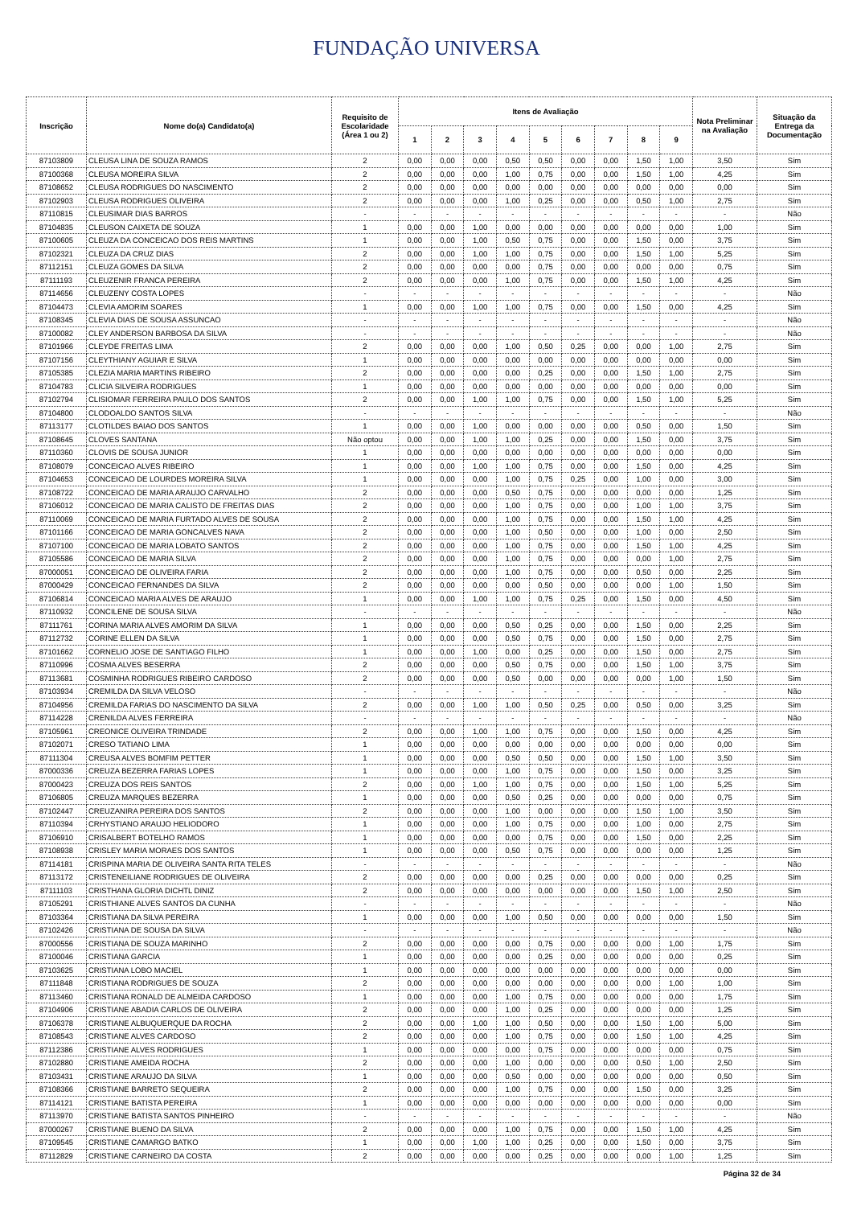FUNDAÇÃO UNIVERSA
| Inscrição | Nome do(a) Candidato(a) | Requisito de Escolaridade (Área 1 ou 2) | Itens de Avaliação | | | | | | | | | Nota Preliminar na Avaliação | Situação da Entrega da Documentação |
| --- | --- | --- | --- | --- | --- | --- | --- | --- | --- | --- | --- | --- | --- |
| | | | 1 | 2 | 3 | 4 | 5 | 6 | 7 | 8 | 9 | | |
| 87103809 | CLEUSA LINA DE SOUZA RAMOS | 2 | 0,00 | 0,00 | 0,00 | 0,50 | 0,50 | 0,00 | 0,00 | 1,50 | 1,00 | 3,50 | Sim |
| 87100368 | CLEUSA MOREIRA SILVA | 2 | 0,00 | 0,00 | 0,00 | 1,00 | 0,75 | 0,00 | 0,00 | 1,50 | 1,00 | 4,25 | Sim |
| 87108652 | CLEUSA RODRIGUES DO NASCIMENTO | 2 | 0,00 | 0,00 | 0,00 | 0,00 | 0,00 | 0,00 | 0,00 | 0,00 | 0,00 | 0,00 | Sim |
| 87102903 | CLEUSA RODRIGUES OLIVEIRA | 2 | 0,00 | 0,00 | 0,00 | 1,00 | 0,25 | 0,00 | 0,00 | 0,50 | 1,00 | 2,75 | Sim |
| 87110815 | CLEUSIMAR DIAS BARROS | - | - | - | - | - | - | - | - | - | - | - | Não |
| 87104835 | CLEUSON CAIXETA DE SOUZA | 1 | 0,00 | 0,00 | 1,00 | 0,00 | 0,00 | 0,00 | 0,00 | 0,00 | 0,00 | 1,00 | Sim |
| 87100605 | CLEUZA DA CONCEICAO DOS REIS MARTINS | 1 | 0,00 | 0,00 | 1,00 | 0,50 | 0,75 | 0,00 | 0,00 | 1,50 | 0,00 | 3,75 | Sim |
| 87102321 | CLEUZA DA CRUZ DIAS | 2 | 0,00 | 0,00 | 1,00 | 1,00 | 0,75 | 0,00 | 0,00 | 1,50 | 1,00 | 5,25 | Sim |
| 87112151 | CLEUZA GOMES DA SILVA | 2 | 0,00 | 0,00 | 0,00 | 0,00 | 0,75 | 0,00 | 0,00 | 0,00 | 0,00 | 0,75 | Sim |
| 87111193 | CLEUZENIR FRANCA PEREIRA | 2 | 0,00 | 0,00 | 0,00 | 1,00 | 0,75 | 0,00 | 0,00 | 1,50 | 1,00 | 4,25 | Sim |
| 87114656 | CLEUZENY COSTA LOPES | - | - | - | - | - | - | - | - | - | - | - | Não |
| 87104473 | CLEVIA AMORIM SOARES | 1 | 0,00 | 0,00 | 1,00 | 1,00 | 0,75 | 0,00 | 0,00 | 1,50 | 0,00 | 4,25 | Sim |
| 87108345 | CLEVIA DIAS DE SOUSA ASSUNCAO | - | - | - | - | - | - | - | - | - | - | - | Não |
| 87100082 | CLEY ANDERSON BARBOSA DA SILVA | - | - | - | - | - | - | - | - | - | - | - | Não |
| 87101966 | CLEYDE FREITAS LIMA | 2 | 0,00 | 0,00 | 0,00 | 1,00 | 0,50 | 0,25 | 0,00 | 0,00 | 1,00 | 2,75 | Sim |
| 87107156 | CLEYTHIANY AGUIAR E SILVA | 1 | 0,00 | 0,00 | 0,00 | 0,00 | 0,00 | 0,00 | 0,00 | 0,00 | 0,00 | 0,00 | Sim |
| 87105385 | CLEZIA MARIA MARTINS RIBEIRO | 2 | 0,00 | 0,00 | 0,00 | 0,00 | 0,25 | 0,00 | 0,00 | 1,50 | 1,00 | 2,75 | Sim |
| 87104783 | CLICIA SILVEIRA RODRIGUES | 1 | 0,00 | 0,00 | 0,00 | 0,00 | 0,00 | 0,00 | 0,00 | 0,00 | 0,00 | 0,00 | Sim |
| 87102794 | CLISIOMAR FERREIRA PAULO DOS SANTOS | 2 | 0,00 | 0,00 | 1,00 | 1,00 | 0,75 | 0,00 | 0,00 | 1,50 | 1,00 | 5,25 | Sim |
| 87104800 | CLODOALDO SANTOS SILVA | - | - | - | - | - | - | - | - | - | - | - | Não |
| 87113177 | CLOTILDES BAIAO DOS SANTOS | 1 | 0,00 | 0,00 | 1,00 | 0,00 | 0,00 | 0,00 | 0,00 | 0,50 | 0,00 | 1,50 | Sim |
| 87108645 | CLOVES SANTANA | Não optou | 0,00 | 0,00 | 1,00 | 1,00 | 0,25 | 0,00 | 0,00 | 1,50 | 0,00 | 3,75 | Sim |
| 87110360 | CLOVIS DE SOUSA JUNIOR | 1 | 0,00 | 0,00 | 0,00 | 0,00 | 0,00 | 0,00 | 0,00 | 0,00 | 0,00 | 0,00 | Sim |
| 87108079 | CONCEICAO ALVES RIBEIRO | 1 | 0,00 | 0,00 | 1,00 | 1,00 | 0,75 | 0,00 | 0,00 | 1,50 | 0,00 | 4,25 | Sim |
| 87104653 | CONCEICAO DE LOURDES MOREIRA SILVA | 1 | 0,00 | 0,00 | 0,00 | 1,00 | 0,75 | 0,25 | 0,00 | 1,00 | 0,00 | 3,00 | Sim |
| 87108722 | CONCEICAO DE MARIA ARAUJO CARVALHO | 2 | 0,00 | 0,00 | 0,00 | 0,50 | 0,75 | 0,00 | 0,00 | 0,00 | 0,00 | 1,25 | Sim |
| 87106012 | CONCEICAO DE MARIA CALISTO DE FREITAS DIAS | 2 | 0,00 | 0,00 | 0,00 | 1,00 | 0,75 | 0,00 | 0,00 | 1,00 | 1,00 | 3,75 | Sim |
| 87110069 | CONCEICAO DE MARIA FURTADO ALVES DE SOUSA | 2 | 0,00 | 0,00 | 0,00 | 1,00 | 0,75 | 0,00 | 0,00 | 1,50 | 1,00 | 4,25 | Sim |
| 87101166 | CONCEICAO DE MARIA GONCALVES NAVA | 2 | 0,00 | 0,00 | 0,00 | 1,00 | 0,50 | 0,00 | 0,00 | 1,00 | 0,00 | 2,50 | Sim |
| 87107100 | CONCEICAO DE MARIA LOBATO SANTOS | 2 | 0,00 | 0,00 | 0,00 | 1,00 | 0,75 | 0,00 | 0,00 | 1,50 | 1,00 | 4,25 | Sim |
| 87105586 | CONCEICAO DE MARIA SILVA | 2 | 0,00 | 0,00 | 0,00 | 1,00 | 0,75 | 0,00 | 0,00 | 0,00 | 1,00 | 2,75 | Sim |
| 87000051 | CONCEICAO DE OLIVEIRA FARIA | 2 | 0,00 | 0,00 | 0,00 | 1,00 | 0,75 | 0,00 | 0,00 | 0,50 | 0,00 | 2,25 | Sim |
| 87000429 | CONCEICAO FERNANDES DA SILVA | 2 | 0,00 | 0,00 | 0,00 | 0,00 | 0,50 | 0,00 | 0,00 | 0,00 | 1,00 | 1,50 | Sim |
| 87106814 | CONCEICAO MARIA ALVES DE ARAUJO | 1 | 0,00 | 0,00 | 1,00 | 1,00 | 0,75 | 0,25 | 0,00 | 1,50 | 0,00 | 4,50 | Sim |
| 87110932 | CONCILENE DE SOUSA SILVA | - | - | - | - | - | - | - | - | - | - | - | Não |
| 87111761 | CORINA MARIA ALVES AMORIM DA SILVA | 1 | 0,00 | 0,00 | 0,00 | 0,50 | 0,25 | 0,00 | 0,00 | 1,50 | 0,00 | 2,25 | Sim |
| 87112732 | CORINE ELLEN DA SILVA | 1 | 0,00 | 0,00 | 0,00 | 0,50 | 0,75 | 0,00 | 0,00 | 1,50 | 0,00 | 2,75 | Sim |
| 87101662 | CORNELIO JOSE DE SANTIAGO FILHO | 1 | 0,00 | 0,00 | 1,00 | 0,00 | 0,25 | 0,00 | 0,00 | 1,50 | 0,00 | 2,75 | Sim |
| 87110996 | COSMA ALVES BESERRA | 2 | 0,00 | 0,00 | 0,00 | 0,50 | 0,75 | 0,00 | 0,00 | 1,50 | 1,00 | 3,75 | Sim |
| 87113681 | COSMINHA RODRIGUES RIBEIRO CARDOSO | 2 | 0,00 | 0,00 | 0,00 | 0,50 | 0,00 | 0,00 | 0,00 | 0,00 | 1,00 | 1,50 | Sim |
| 87103934 | CREMILDA DA SILVA VELOSO | - | - | - | - | - | - | - | - | - | - | - | Não |
| 87104956 | CREMILDA FARIAS DO NASCIMENTO DA SILVA | 2 | 0,00 | 0,00 | 1,00 | 1,00 | 0,50 | 0,25 | 0,00 | 0,50 | 0,00 | 3,25 | Sim |
| 87114228 | CRENILDA ALVES FERREIRA | - | - | - | - | - | - | - | - | - | - | - | Não |
| 87105961 | CREONICE OLIVEIRA TRINDADE | 2 | 0,00 | 0,00 | 1,00 | 1,00 | 0,75 | 0,00 | 0,00 | 1,50 | 0,00 | 4,25 | Sim |
| 87102071 | CRESO TATIANO LIMA | 1 | 0,00 | 0,00 | 0,00 | 0,00 | 0,00 | 0,00 | 0,00 | 0,00 | 0,00 | 0,00 | Sim |
| 87111304 | CREUSA ALVES BOMFIM PETTER | 1 | 0,00 | 0,00 | 0,00 | 0,50 | 0,50 | 0,00 | 0,00 | 1,50 | 1,00 | 3,50 | Sim |
| 87000336 | CREUZA BEZERRA FARIAS LOPES | 1 | 0,00 | 0,00 | 0,00 | 1,00 | 0,75 | 0,00 | 0,00 | 1,50 | 0,00 | 3,25 | Sim |
| 87000423 | CREUZA DOS REIS SANTOS | 2 | 0,00 | 0,00 | 1,00 | 1,00 | 0,75 | 0,00 | 0,00 | 1,50 | 1,00 | 5,25 | Sim |
| 87106805 | CREUZA MARQUES BEZERRA | 1 | 0,00 | 0,00 | 0,00 | 0,50 | 0,25 | 0,00 | 0,00 | 0,00 | 0,00 | 0,75 | Sim |
| 87102447 | CREUZANIRA PEREIRA DOS SANTOS | 2 | 0,00 | 0,00 | 0,00 | 1,00 | 0,00 | 0,00 | 0,00 | 1,50 | 1,00 | 3,50 | Sim |
| 87110394 | CRHYSTIANO ARAUJO HELIODORO | 1 | 0,00 | 0,00 | 0,00 | 1,00 | 0,75 | 0,00 | 0,00 | 1,00 | 0,00 | 2,75 | Sim |
| 87106910 | CRISALBERT BOTELHO RAMOS | 1 | 0,00 | 0,00 | 0,00 | 0,00 | 0,75 | 0,00 | 0,00 | 1,50 | 0,00 | 2,25 | Sim |
| 87108938 | CRISLEY MARIA MORAES DOS SANTOS | 1 | 0,00 | 0,00 | 0,00 | 0,50 | 0,75 | 0,00 | 0,00 | 0,00 | 0,00 | 1,25 | Sim |
| 87114181 | CRISPINA MARIA DE OLIVEIRA SANTA RITA TELES | - | - | - | - | - | - | - | - | - | - | - | Não |
| 87113172 | CRISTENEILIANE RODRIGUES DE OLIVEIRA | 2 | 0,00 | 0,00 | 0,00 | 0,00 | 0,25 | 0,00 | 0,00 | 0,00 | 0,00 | 0,25 | Sim |
| 87111103 | CRISTHANA GLORIA DICHTL DINIZ | 2 | 0,00 | 0,00 | 0,00 | 0,00 | 0,00 | 0,00 | 0,00 | 1,50 | 1,00 | 2,50 | Sim |
| 87105291 | CRISTHIANE ALVES SANTOS DA CUNHA | - | - | - | - | - | - | - | - | - | - | - | Não |
| 87103364 | CRISTIANA DA SILVA PEREIRA | 1 | 0,00 | 0,00 | 0,00 | 1,00 | 0,50 | 0,00 | 0,00 | 0,00 | 0,00 | 1,50 | Sim |
| 87102426 | CRISTIANA DE SOUSA DA SILVA | - | - | - | - | - | - | - | - | - | - | - | Não |
| 87000556 | CRISTIANA DE SOUZA MARINHO | 2 | 0,00 | 0,00 | 0,00 | 0,00 | 0,75 | 0,00 | 0,00 | 0,00 | 1,00 | 1,75 | Sim |
| 87100046 | CRISTIANA GARCIA | 1 | 0,00 | 0,00 | 0,00 | 0,00 | 0,25 | 0,00 | 0,00 | 0,00 | 0,00 | 0,25 | Sim |
| 87103625 | CRISTIANA LOBO MACIEL | 1 | 0,00 | 0,00 | 0,00 | 0,00 | 0,00 | 0,00 | 0,00 | 0,00 | 0,00 | 0,00 | Sim |
| 87111848 | CRISTIANA RODRIGUES DE SOUZA | 2 | 0,00 | 0,00 | 0,00 | 0,00 | 0,00 | 0,00 | 0,00 | 0,00 | 1,00 | 1,00 | Sim |
| 87113460 | CRISTIANA RONALD DE ALMEIDA CARDOSO | 1 | 0,00 | 0,00 | 0,00 | 1,00 | 0,75 | 0,00 | 0,00 | 0,00 | 0,00 | 1,75 | Sim |
| 87104906 | CRISTIANE ABADIA CARLOS DE OLIVEIRA | 2 | 0,00 | 0,00 | 0,00 | 1,00 | 0,25 | 0,00 | 0,00 | 0,00 | 0,00 | 1,25 | Sim |
| 87106378 | CRISTIANE ALBUQUERQUE DA ROCHA | 2 | 0,00 | 0,00 | 1,00 | 1,00 | 0,50 | 0,00 | 0,00 | 1,50 | 1,00 | 5,00 | Sim |
| 87108543 | CRISTIANE ALVES CARDOSO | 2 | 0,00 | 0,00 | 0,00 | 1,00 | 0,75 | 0,00 | 0,00 | 1,50 | 1,00 | 4,25 | Sim |
| 87112386 | CRISTIANE ALVES RODRIGUES | 1 | 0,00 | 0,00 | 0,00 | 0,00 | 0,75 | 0,00 | 0,00 | 0,00 | 0,00 | 0,75 | Sim |
| 87102880 | CRISTIANE AMEIDA ROCHA | 2 | 0,00 | 0,00 | 0,00 | 1,00 | 0,00 | 0,00 | 0,00 | 0,50 | 1,00 | 2,50 | Sim |
| 87103431 | CRISTIANE ARAUJO DA SILVA | 1 | 0,00 | 0,00 | 0,00 | 0,50 | 0,00 | 0,00 | 0,00 | 0,00 | 0,00 | 0,50 | Sim |
| 87108366 | CRISTIANE BARRETO SEQUEIRA | 2 | 0,00 | 0,00 | 0,00 | 1,00 | 0,75 | 0,00 | 0,00 | 1,50 | 0,00 | 3,25 | Sim |
| 87114121 | CRISTIANE BATISTA PEREIRA | 1 | 0,00 | 0,00 | 0,00 | 0,00 | 0,00 | 0,00 | 0,00 | 0,00 | 0,00 | 0,00 | Sim |
| 87113970 | CRISTIANE BATISTA SANTOS PINHEIRO | - | - | - | - | - | - | - | - | - | - | - | Não |
| 87000267 | CRISTIANE BUENO DA SILVA | 2 | 0,00 | 0,00 | 0,00 | 1,00 | 0,75 | 0,00 | 0,00 | 1,50 | 1,00 | 4,25 | Sim |
| 87109545 | CRISTIANE CAMARGO BATKO | 1 | 0,00 | 0,00 | 1,00 | 1,00 | 0,25 | 0,00 | 0,00 | 1,50 | 0,00 | 3,75 | Sim |
| 87112829 | CRISTIANE CARNEIRO DA COSTA | 2 | 0,00 | 0,00 | 0,00 | 0,00 | 0,25 | 0,00 | 0,00 | 0,00 | 1,00 | 1,25 | Sim |
Página 32 de 34